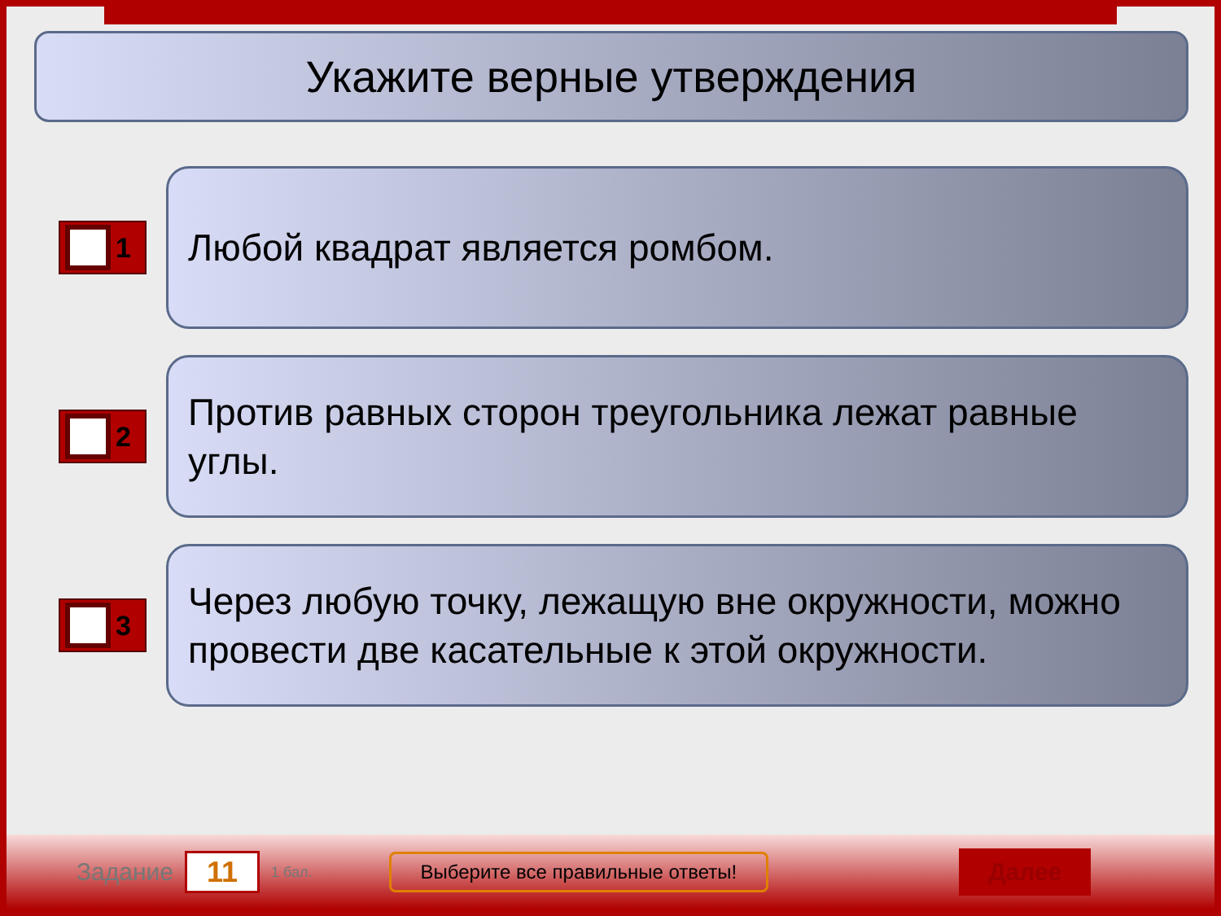Укажите верные утверждения
1
Любой квадрат является ромбом.
2
Против равных сторон треугольника лежат равные углы.
3
Через любую точку, лежащую вне окружности, можно провести две касательные к этой окружности.
Задание 11 1 бал. Выберите все правильные ответы! Далее